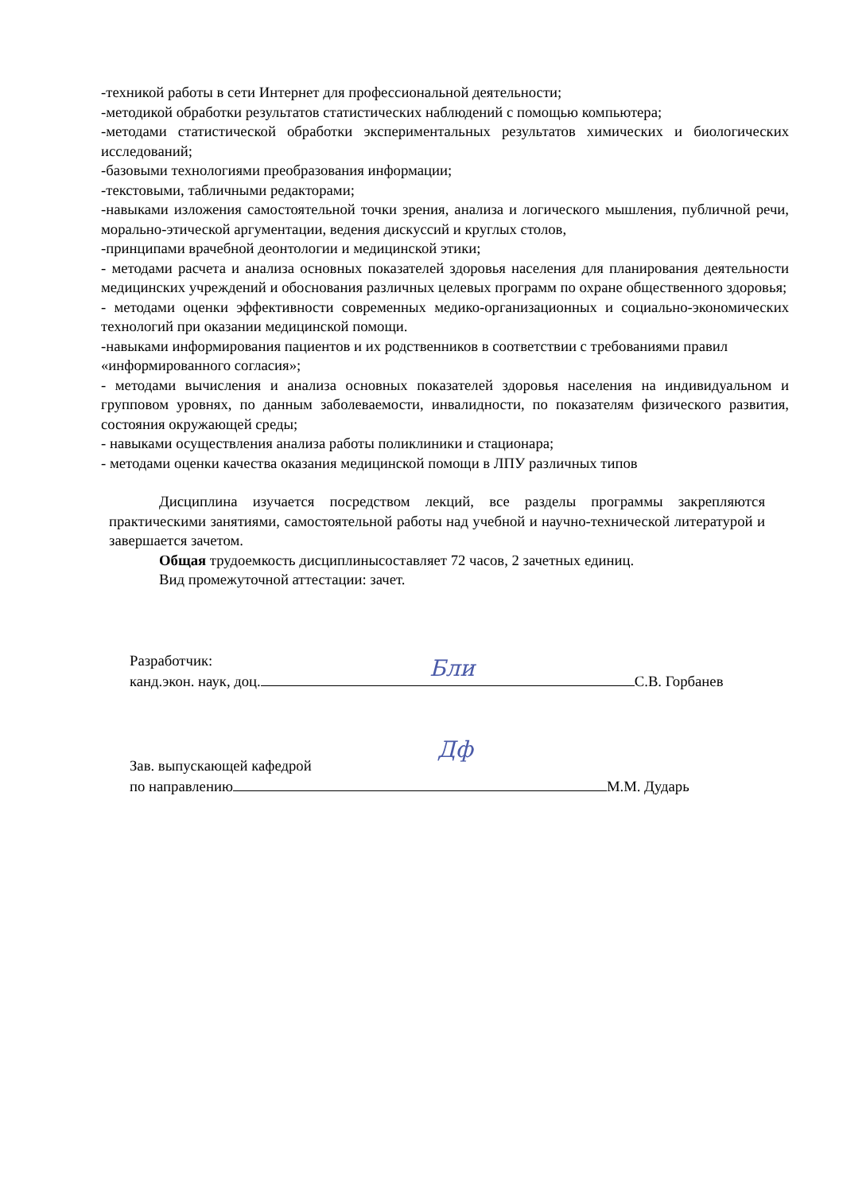-техникой работы в сети Интернет для профессиональной деятельности;
-методикой обработки результатов статистических наблюдений с помощью компьютера;
-методами статистической обработки экспериментальных результатов химических и биологических исследований;
-базовыми технологиями преобразования информации;
-текстовыми, табличными редакторами;
-навыками изложения самостоятельной точки зрения, анализа и логического мышления, публичной речи, морально-этической аргументации, ведения дискуссий и круглых столов,
-принципами врачебной деонтологии и медицинской этики;
- методами расчета и анализа основных показателей здоровья населения для планирования деятельности медицинских учреждений и обоснования различных целевых программ по охране общественного здоровья;
- методами оценки эффективности современных медико-организационных и социально-экономических технологий при оказании медицинской помощи.
-навыками информирования пациентов и их родственников в соответствии с требованиями правил «информированного согласия»;
- методами вычисления и анализа основных показателей здоровья населения на индивидуальном и групповом уровнях, по данным заболеваемости, инвалидности, по показателям физического развития, состояния окружающей среды;
- навыками осуществления анализа работы поликлиники и стационара;
- методами оценки качества оказания медицинской помощи в ЛПУ различных типов
Дисциплина изучается посредством лекций, все разделы программы закрепляются практическими занятиями, самостоятельной работы над учебной и научно-технической литературой и завершается зачетом.
Общая трудоемкость дисциплинысоставляет 72 часов, 2 зачетных единиц.
Вид промежуточной аттестации: зачет.
Разработчик:
канд.экон. наук, доц. С.В. Горбанев
Бли
Зав. выпускающей кафедрой
по направлению М.М. Дударь
Дф